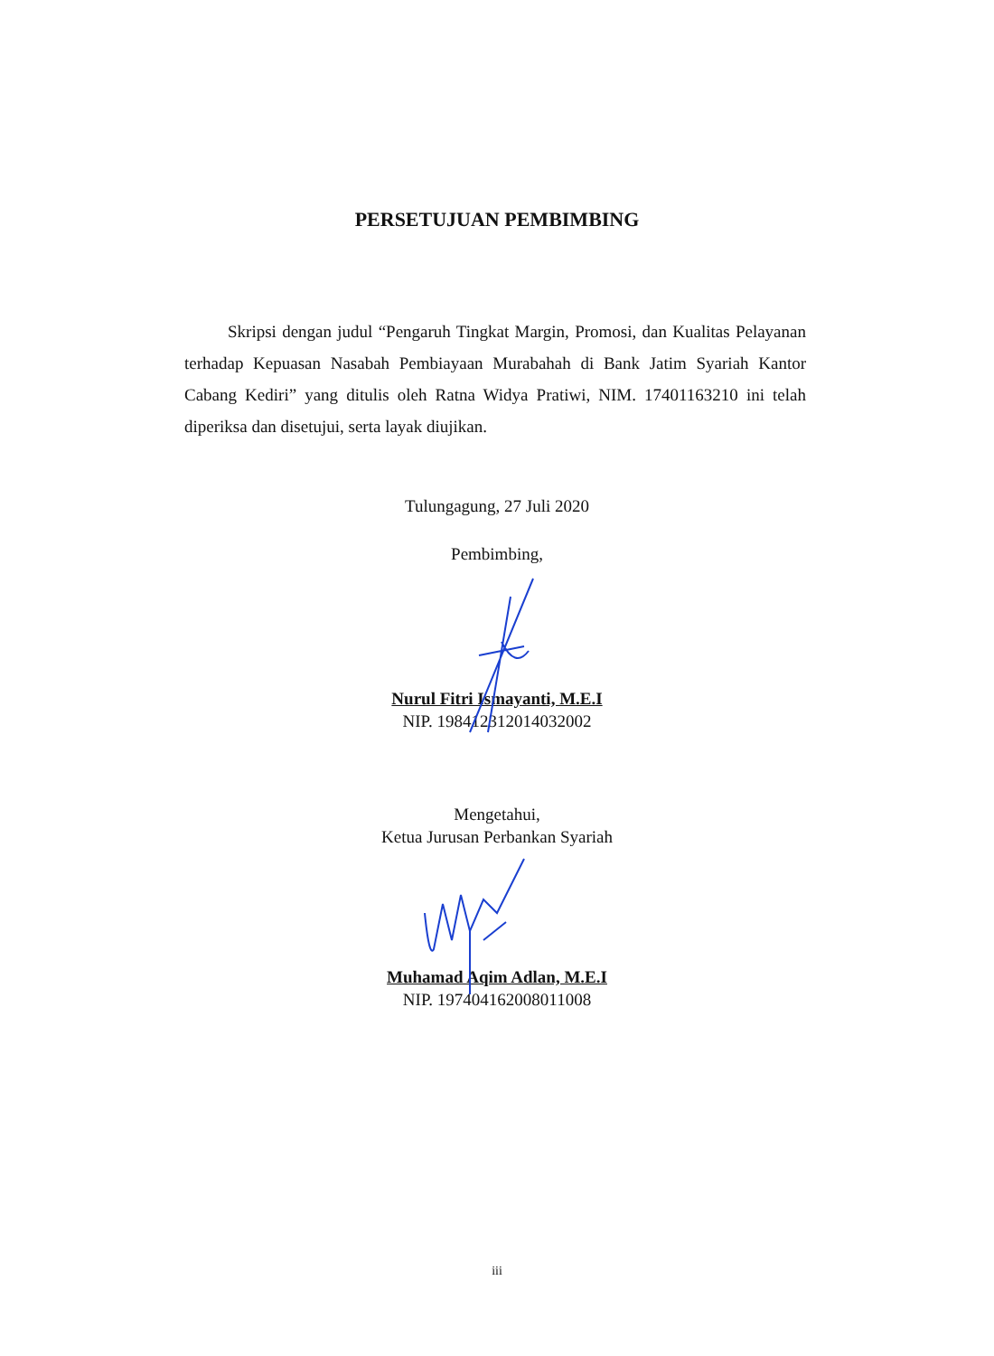PERSETUJUAN PEMBIMBING
Skripsi dengan judul “Pengaruh Tingkat Margin, Promosi, dan Kualitas Pelayanan terhadap Kepuasan Nasabah Pembiayaan Murabahah di Bank Jatim Syariah Kantor Cabang Kediri” yang ditulis oleh Ratna Widya Pratiwi, NIM. 17401163210 ini telah diperiksa dan disetujui, serta layak diujikan.
Tulungagung, 27 Juli 2020
Pembimbing,
Nurul Fitri Ismayanti, M.E.I
NIP. 198412312014032002
Mengetahui,
Ketua Jurusan Perbankan Syariah
Muhamad Aqim Adlan, M.E.I
NIP. 197404162008011008
iii